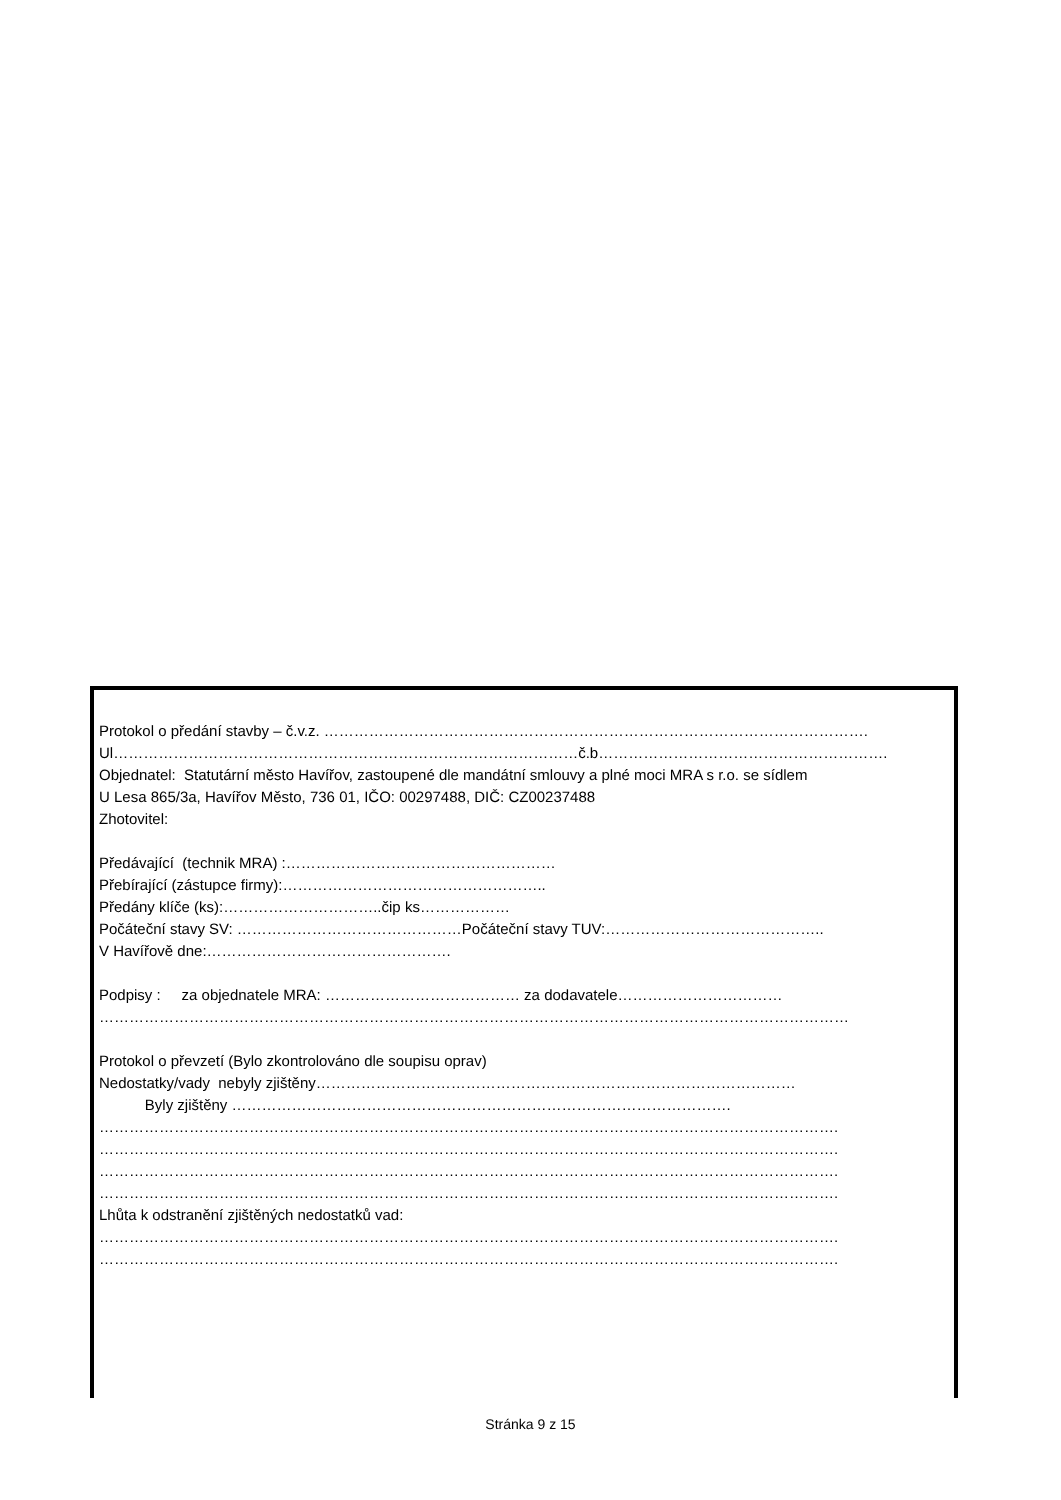Protokol o předání stavby – č.v.z. ……………………………………………………………………………………………….
Ul…………………………………………………………………………………č.b………………………………………………….
Objednatel: Statutární město Havířov, zastoupené dle mandátní smlouvy a plné moci MRA s r.o. se sídlem
U Lesa 865/3a, Havířov Město, 736 01, IČO: 00297488, DIČ: CZ00237488
Zhotovitel:
Předávající (technik MRA) :………………………………………………
Přebírající (zástupce firmy):……………………………………………..
Předány klíče (ks):…………………………..čip ks………………
Počáteční stavy SV: ………………………………………Počáteční stavy TUV:……………………………………..
V Havířově dne:………………………………………….
Podpisy : za objednatele MRA: ………………………………… za dodavatele……………………………
……………………………………………………………………………………………………………………………………
Protokol o převzetí (Bylo zkontrolováno dle soupisu oprav)
Nedostatky/vady nebyly zjištěny……………………………………………………………………………………
Byly zjištěny ……………………………………………………………………………………….
………………………………………………………………………………………………………………………………….
………………………………………………………………………………………………………………………………….
………………………………………………………………………………………………………………………………….
………………………………………………………………………………………………………………………………….
Lhůta k odstranění zjištěných nedostatků vad:
………………………………………………………………………………………………………………………………….
………………………………………………………………………………………………………………………………….
Stránka 9 z 15